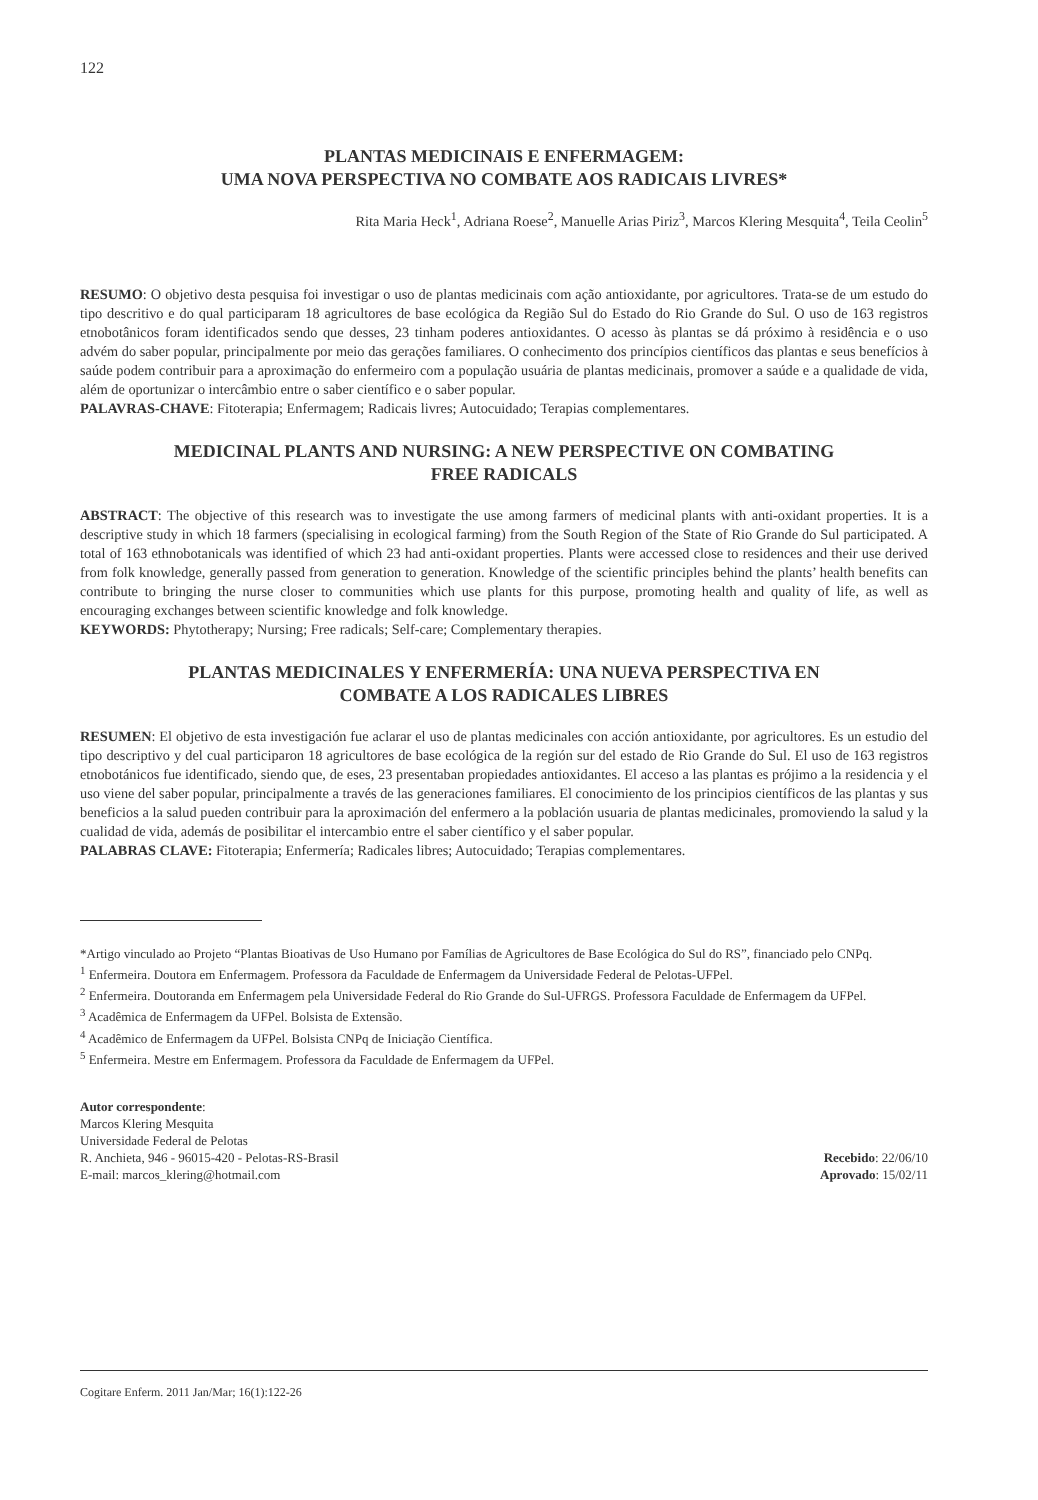122
PLANTAS MEDICINAIS E ENFERMAGEM:
UMA NOVA PERSPECTIVA NO COMBATE AOS RADICAIS LIVRES*
Rita Maria Heck<sup>1</sup>, Adriana Roese<sup>2</sup>, Manuelle Arias Piriz<sup>3</sup>, Marcos Klering Mesquita<sup>4</sup>, Teila Ceolin<sup>5</sup>
RESUMO: O objetivo desta pesquisa foi investigar o uso de plantas medicinais com ação antioxidante, por agricultores. Trata-se de um estudo do tipo descritivo e do qual participaram 18 agricultores de base ecológica da Região Sul do Estado do Rio Grande do Sul. O uso de 163 registros etnobotânicos foram identificados sendo que desses, 23 tinham poderes antioxidantes. O acesso às plantas se dá próximo à residência e o uso advém do saber popular, principalmente por meio das gerações familiares. O conhecimento dos princípios científicos das plantas e seus benefícios à saúde podem contribuir para a aproximação do enfermeiro com a população usuária de plantas medicinais, promover a saúde e a qualidade de vida, além de oportunizar o intercâmbio entre o saber científico e o saber popular.
PALAVRAS-CHAVE: Fitoterapia; Enfermagem; Radicais livres; Autocuidado; Terapias complementares.
MEDICINAL PLANTS AND NURSING: A NEW PERSPECTIVE ON COMBATING
FREE RADICALS
ABSTRACT: The objective of this research was to investigate the use among farmers of medicinal plants with anti-oxidant properties. It is a descriptive study in which 18 farmers (specialising in ecological farming) from the South Region of the State of Rio Grande do Sul participated. A total of 163 ethnobotanicals was identified of which 23 had anti-oxidant properties. Plants were accessed close to residences and their use derived from folk knowledge, generally passed from generation to generation. Knowledge of the scientific principles behind the plants’ health benefits can contribute to bringing the nurse closer to communities which use plants for this purpose, promoting health and quality of life, as well as encouraging exchanges between scientific knowledge and folk knowledge.
KEYWORDS: Phytotherapy; Nursing; Free radicals; Self-care; Complementary therapies.
PLANTAS MEDICINALES Y ENFERMERÍA: UNA NUEVA PERSPECTIVA EN
COMBATE A LOS RADICALES LIBRES
RESUMEN: El objetivo de esta investigación fue aclarar el uso de plantas medicinales con acción antioxidante, por agricultores. Es un estudio del tipo descriptivo y del cual participaron 18 agricultores de base ecológica de la región sur del estado de Rio Grande do Sul. El uso de 163 registros etnobotánicos fue identificado, siendo que, de eses, 23 presentaban propiedades antioxidantes. El acceso a las plantas es prójimo a la residencia y el uso viene del saber popular, principalmente a través de las generaciones familiares. El conocimiento de los principios científicos de las plantas y sus beneficios a la salud pueden contribuir para la aproximación del enfermero a la población usuaria de plantas medicinales, promoviendo la salud y la cualidad de vida, además de posibilitar el intercambio entre el saber científico y el saber popular.
PALABRAS CLAVE: Fitoterapia; Enfermería; Radicales libres; Autocuidado; Terapias complementares.
*Artigo vinculado ao Projeto “Plantas Bioativas de Uso Humano por Famílias de Agricultores de Base Ecológica do Sul do RS”, financiado pelo CNPq.
<sup>1</sup> Enfermeira. Doutora em Enfermagem. Professora da Faculdade de Enfermagem da Universidade Federal de Pelotas-UFPel.
<sup>2</sup> Enfermeira. Doutoranda em Enfermagem pela Universidade Federal do Rio Grande do Sul-UFRGS. Professora Faculdade de Enfermagem da UFPel.
<sup>3</sup> Acadêmica de Enfermagem da UFPel. Bolsista de Extensão.
<sup>4</sup> Acadêmico de Enfermagem da UFPel. Bolsista CNPq de Iniciação Científica.
<sup>5</sup> Enfermeira. Mestre em Enfermagem. Professora da Faculdade de Enfermagem da UFPel.
Autor correspondente:
Marcos Klering Mesquita
Universidade Federal de Pelotas
R. Anchieta, 946 - 96015-420 - Pelotas-RS-Brasil
E-mail: marcos_klering@hotmail.com
Recebido: 22/06/10
Aprovado: 15/02/11
Cogitare Enferm. 2011 Jan/Mar; 16(1):122-26